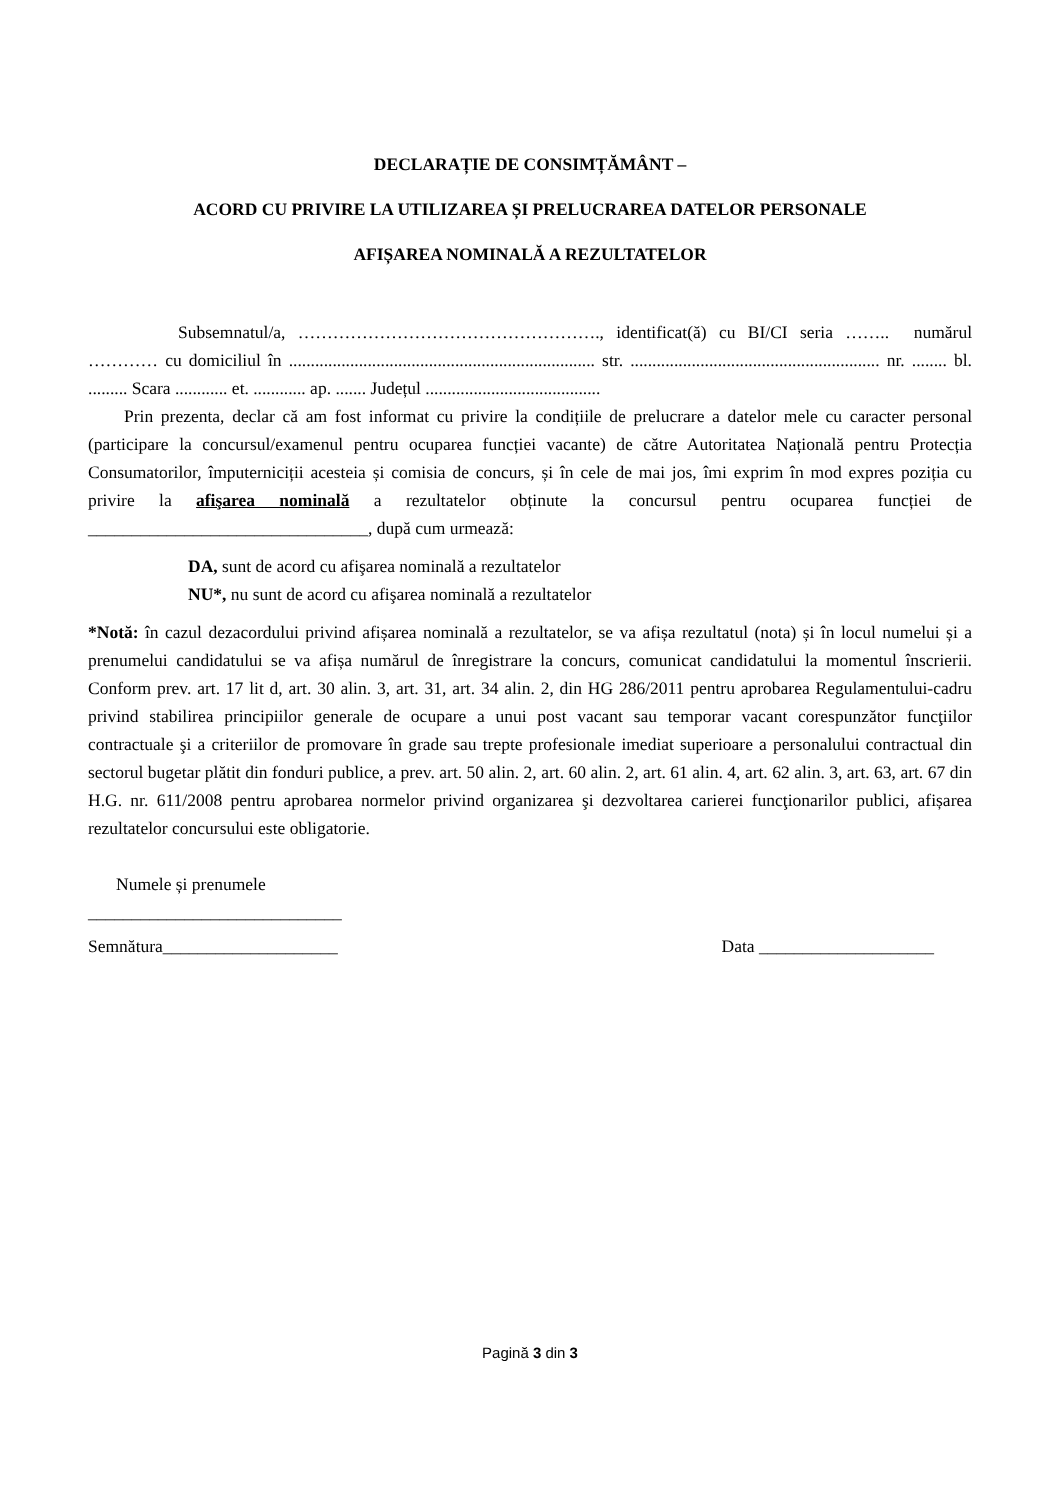DECLARAȚIE DE CONSIMȚĂMÂNT –
ACORD CU PRIVIRE LA UTILIZAREA ȘI PRELUCRAREA DATELOR PERSONALE
AFIȘAREA NOMINALĂ A REZULTATELOR
Subsemnatul/a, ……………………………………………., identificat(ă) cu BI/CI seria …….. numărul ………… cu domiciliul în ...................................................................... str. ......................................................... nr. ........ bl. ......... Scara ............ et. ............ ap. ....... Județul ........................................
Prin prezenta, declar că am fost informat cu privire la condițiile de prelucrare a datelor mele cu caracter personal (participare la concursul/examenul pentru ocuparea funcției vacante) de către Autoritatea Națională pentru Protecția Consumatorilor, împuterniciții acesteia și comisia de concurs, și în cele de mai jos, îmi exprim în mod expres poziția cu privire la afişarea nominală a rezultatelor obținute la concursul pentru ocuparea funcției de ________________________________, după cum urmează:
DA, sunt de acord cu afişarea nominală a rezultatelor
NU*, nu sunt de acord cu afişarea nominală a rezultatelor
*Notă: în cazul dezacordului privind afișarea nominală a rezultatelor, se va afișa rezultatul (nota) și în locul numelui și a prenumelui candidatului se va afișa numărul de înregistrare la concurs, comunicat candidatului la momentul înscrierii. Conform prev. art. 17 lit d, art. 30 alin. 3, art. 31, art. 34 alin. 2, din HG 286/2011 pentru aprobarea Regulamentului-cadru privind stabilirea principiilor generale de ocupare a unui post vacant sau temporar vacant corespunzător funcţiilor contractuale şi a criteriilor de promovare în grade sau trepte profesionale imediat superioare a personalului contractual din sectorul bugetar plătit din fonduri publice, a prev. art. 50 alin. 2, art. 60 alin. 2, art. 61 alin. 4, art. 62 alin. 3, art. 63, art. 67 din H.G. nr. 611/2008 pentru aprobarea normelor privind organizarea şi dezvoltarea carierei funcţionarilor publici, afișarea rezultatelor concursului este obligatorie.
Numele și prenumele
_____________________________
Semnătura____________________ Data ____________________
Pagină 3 din 3